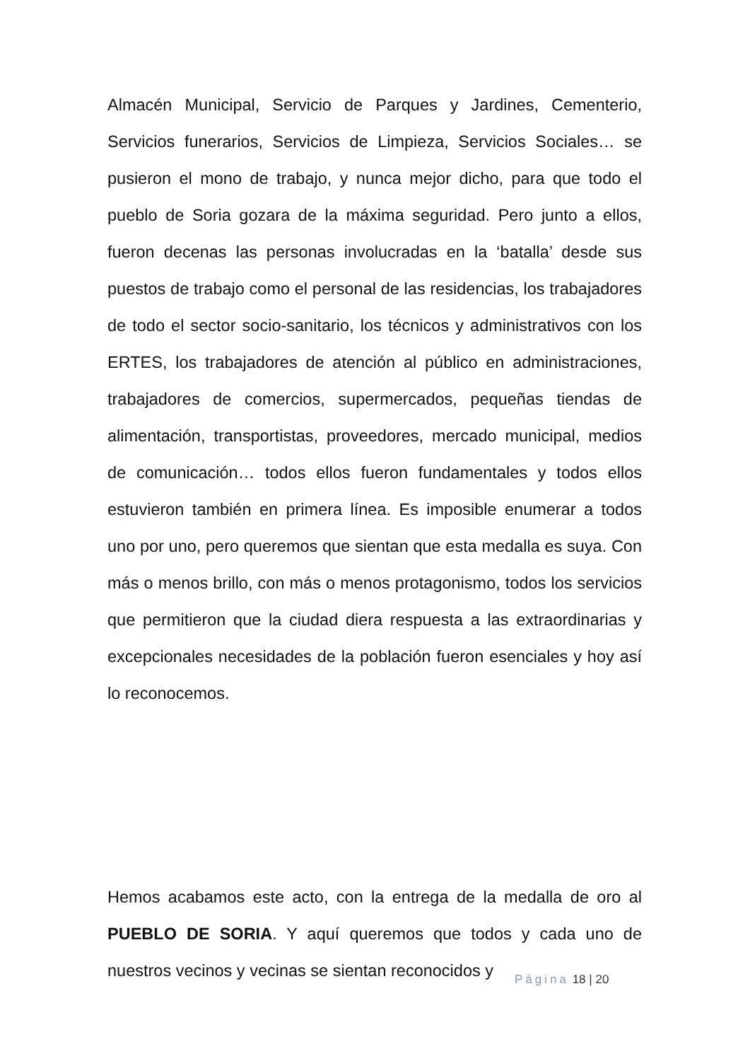Almacén Municipal, Servicio de Parques y Jardines, Cementerio, Servicios funerarios, Servicios de Limpieza, Servicios Sociales… se pusieron el mono de trabajo, y nunca mejor dicho, para que todo el pueblo de Soria gozara de la máxima seguridad. Pero junto a ellos, fueron decenas las personas involucradas en la ‘batalla’ desde sus puestos de trabajo como el personal de las residencias, los trabajadores de todo el sector socio-sanitario, los técnicos y administrativos con los ERTES, los trabajadores de atención al público en administraciones, trabajadores de comercios, supermercados, pequeñas tiendas de alimentación, transportistas, proveedores, mercado municipal, medios de comunicación… todos ellos fueron fundamentales y todos ellos estuvieron también en primera línea. Es imposible enumerar a todos uno por uno, pero queremos que sientan que esta medalla es suya. Con más o menos brillo, con más o menos protagonismo, todos los servicios que permitieron que la ciudad diera respuesta a las extraordinarias y excepcionales necesidades de la población fueron esenciales y hoy así lo reconocemos.
Hemos acabamos este acto, con la entrega de la medalla de oro al PUEBLO DE SORIA. Y aquí queremos que todos y cada uno de nuestros vecinos y vecinas se sientan reconocidos y
Página 18 | 20